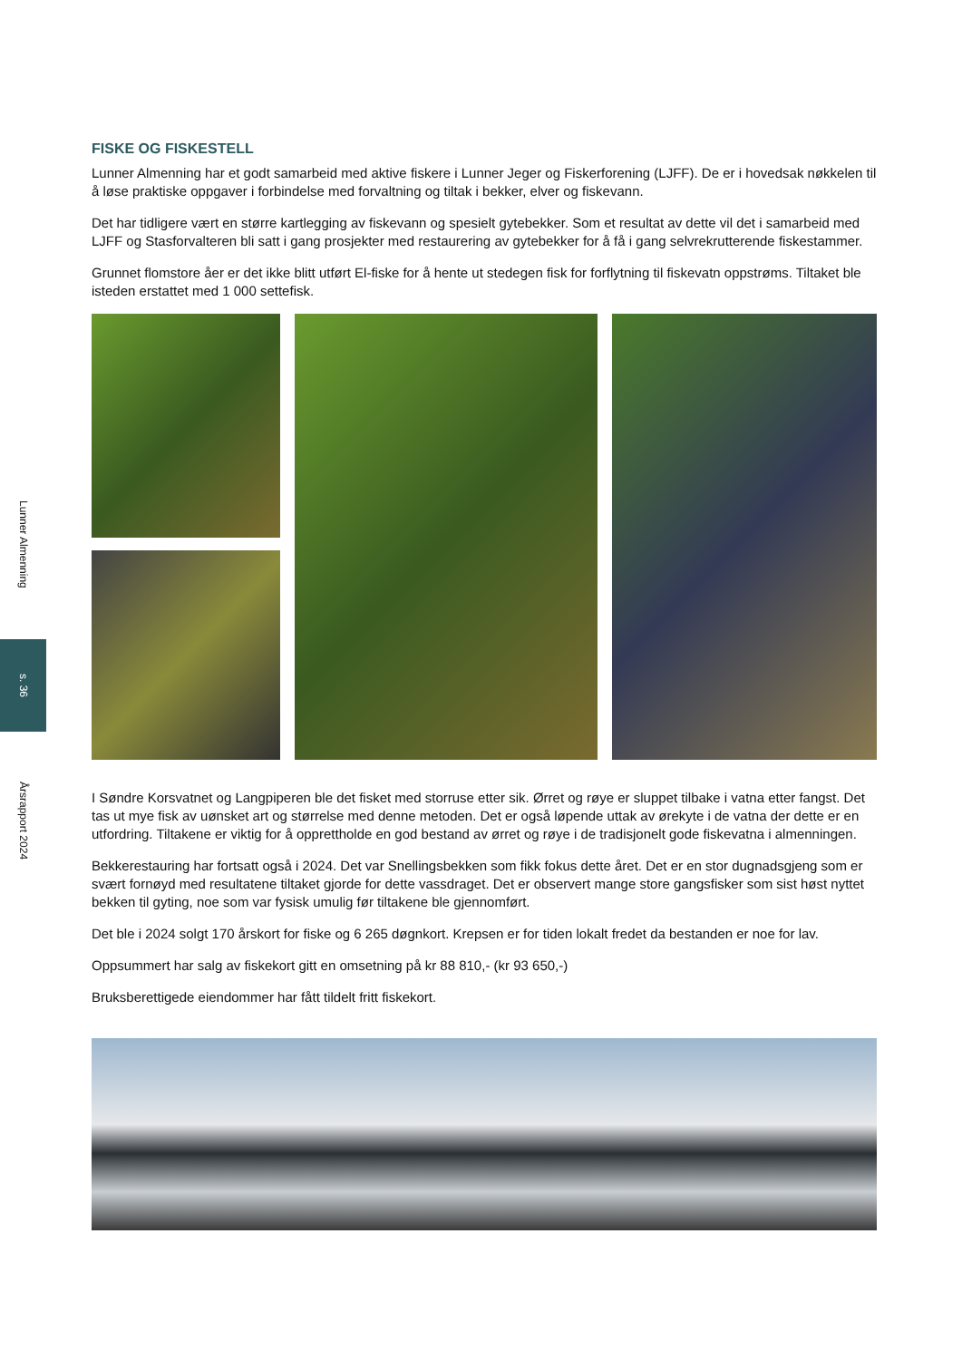Lunner Almenning
s. 36
Årsrapport 2024
FISKE OG FISKESTELL
Lunner Almenning har et godt samarbeid med aktive fiskere i Lunner Jeger og Fiskerforening (LJFF). De er i hovedsak nøkkelen til å løse praktiske oppgaver i forbindelse med forvaltning og tiltak i bekker, elver og fiskevann.
Det har tidligere vært en større kartlegging av fiskevann og spesielt gytebekker. Som et resultat av dette vil det i samarbeid med LJFF og Stasforvalteren bli satt i gang prosjekter med restaurering av gytebekker for å få i gang selvrekrutterende fiskestammer.
Grunnet flomstore åer er det ikke blitt utført El-fiske for å hente ut stedegen fisk for forflytning til fiskevatn oppstrøms. Tiltaket ble isteden erstattet med 1 000 settefisk.
I Søndre Korsvatnet og Langpiperen ble det fisket med storruse etter sik. Ørret og røye er sluppet tilbake i vatna etter fangst. Det tas ut mye fisk av uønsket art og størrelse med denne metoden. Det er også løpende uttak av ørekyte i de vatna der dette er en utfordring. Tiltakene er viktig for å opprettholde en god bestand av ørret og røye i de tradisjonelt gode fiskevatna i almenningen.
Bekkerestauring har fortsatt også i 2024. Det var Snellingsbekken som fikk fokus dette året. Det er en stor dugnadsgjeng som er svært fornøyd med resultatene tiltaket gjorde for dette vassdraget. Det er observert mange store gangsfisker som sist høst nyttet bekken til gyting, noe som var fysisk umulig før tiltakene ble gjennomført.
Det ble i 2024 solgt 170 årskort for fiske og 6 265 døgnkort. Krepsen er for tiden lokalt fredet da bestanden er noe for lav.
Oppsummert har salg av fiskekort gitt en omsetning på kr 88 810,- (kr 93 650,-)
Bruksberettigede eiendommer har fått tildelt fritt fiskekort.